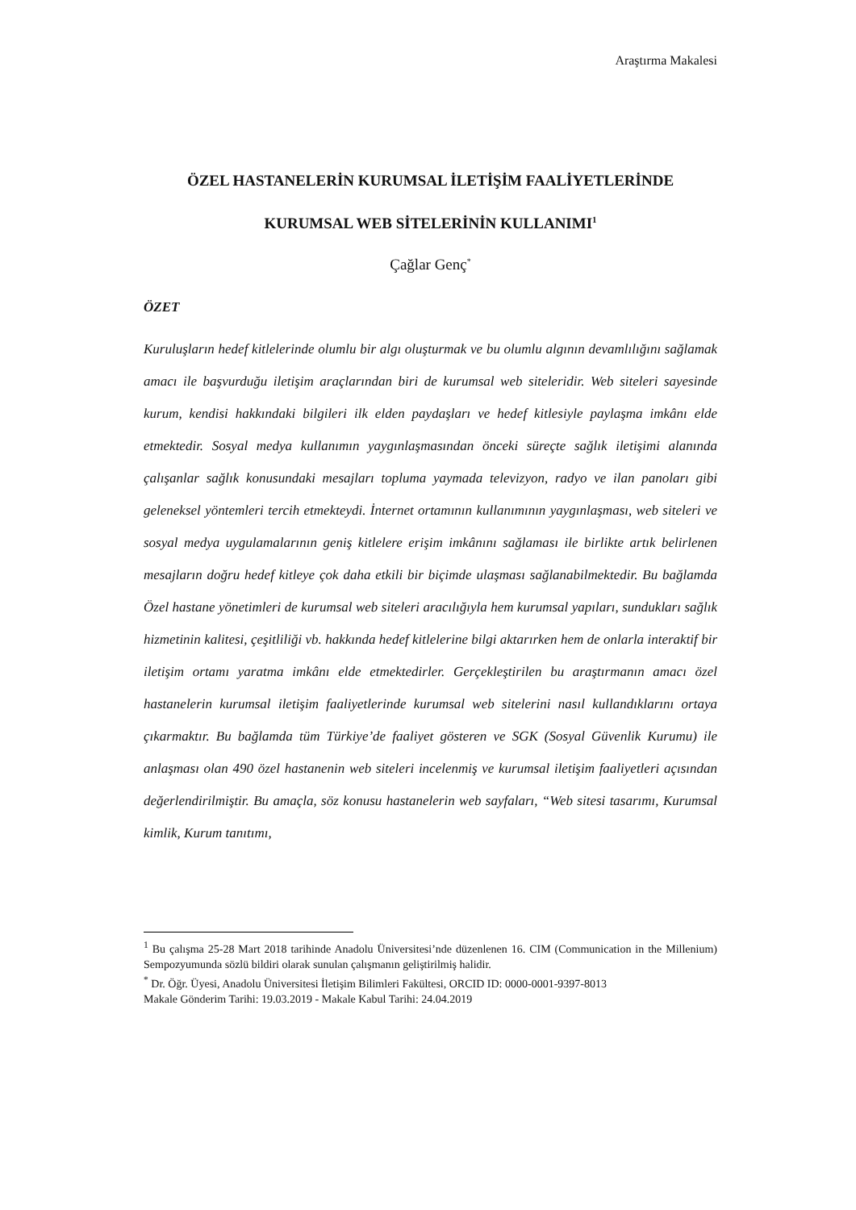Araştırma Makalesi
ÖZEL HASTANELERİN KURUMSAL İLETİŞİM FAALİYETLERİNDE
KURUMSAL WEB SİTELERİNİN KULLANIMI<sup>1</sup>
Çağlar Genç<sup>*</sup>
ÖZET
Kuruluşların hedef kitlelerinde olumlu bir algı oluşturmak ve bu olumlu algının devamlılığını sağlamak amacı ile başvurduğu iletişim araçlarından biri de kurumsal web siteleridir. Web siteleri sayesinde kurum, kendisi hakkındaki bilgileri ilk elden paydaşları ve hedef kitlesiyle paylaşma imkânı elde etmektedir. Sosyal medya kullanımın yaygınlaşmasından önceki süreçte sağlık iletişimi alanında çalışanlar sağlık konusundaki mesajları topluma yaymada televizyon, radyo ve ilan panoları gibi geleneksel yöntemleri tercih etmekteydi. İnternet ortamının kullanımının yaygınlaşması, web siteleri ve sosyal medya uygulamalarının geniş kitlelere erişim imkânını sağlaması ile birlikte artık belirlenen mesajların doğru hedef kitleye çok daha etkili bir biçimde ulaşması sağlanabilmektedir. Bu bağlamda Özel hastane yönetimleri de kurumsal web siteleri aracılığıyla hem kurumsal yapıları, sundukları sağlık hizmetinin kalitesi, çeşitliliği vb. hakkında hedef kitlelerine bilgi aktarırken hem de onlarla interaktif bir iletişim ortamı yaratma imkânı elde etmektedirler. Gerçekleştirilen bu araştırmanın amacı özel hastanelerin kurumsal iletişim faaliyetlerinde kurumsal web sitelerini nasıl kullandıklarını ortaya çıkarmaktır. Bu bağlamda tüm Türkiye’de faaliyet gösteren ve SGK (Sosyal Güvenlik Kurumu) ile anlaşması olan 490 özel hastanenin web siteleri incelenmiş ve kurumsal iletişim faaliyetleri açısından değerlendirilmiştir. Bu amaçla, söz konusu hastanelerin web sayfaları, “Web sitesi tasarımı, Kurumsal kimlik, Kurum tanıtımı,
<sup>1</sup> Bu çalışma 25-28 Mart 2018 tarihinde Anadolu Üniversitesi’nde düzenlenen 16. CIM (Communication in the Millenium) Sempozyumunda sözlü bildiri olarak sunulan çalışmanın geliştirilmiş halidir.
<sup>*</sup> Dr. Öğr. Üyesi, Anadolu Üniversitesi İletişim Bilimleri Fakültesi, ORCID ID: 0000-0001-9397-8013
Makale Gönderim Tarihi: 19.03.2019 - Makale Kabul Tarihi: 24.04.2019